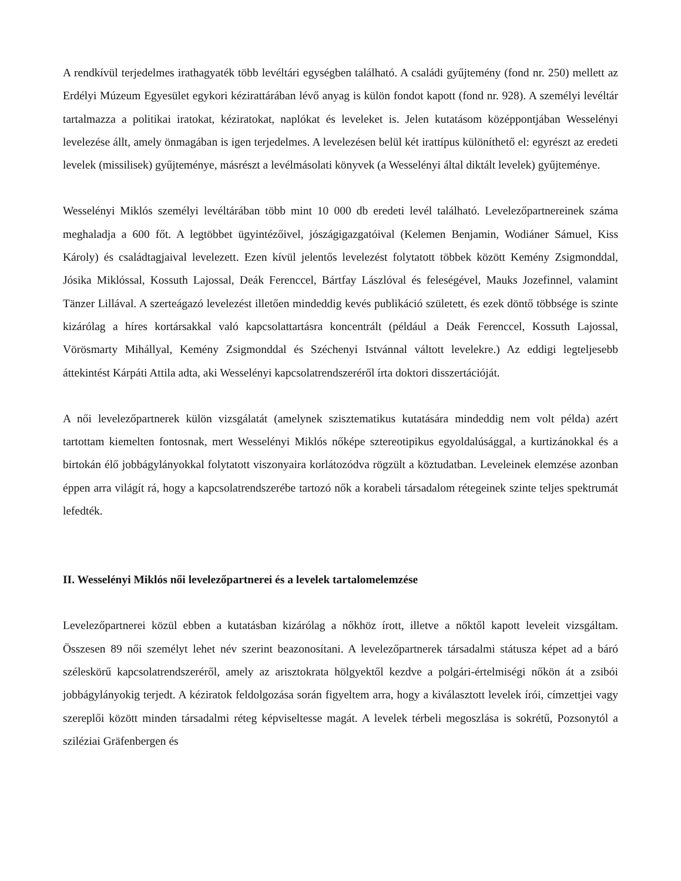A rendkívül terjedelmes irathagyaték több levéltári egységben található. A családi gyűjtemény (fond nr. 250) mellett az Erdélyi Múzeum Egyesület egykori kézirattárában lévő anyag is külön fondot kapott (fond nr. 928). A személyi levéltár tartalmazza a politikai iratokat, kéziratokat, naplókat és leveleket is. Jelen kutatásom középpontjában Wesselényi levelezése állt, amely önmagában is igen terjedelmes. A levelezésen belül két irattípus különíthető el: egyrészt az eredeti levelek (missilisek) gyűjteménye, másrészt a levélmásolati könyvek (a Wesselényi által diktált levelek) gyűjteménye.
Wesselényi Miklós személyi levéltárában több mint 10 000 db eredeti levél található. Levelezőpartnereinek száma meghaladja a 600 főt. A legtöbbet ügyintézőivel, jószágigazgatóival (Kelemen Benjamin, Wodiáner Sámuel, Kiss Károly) és családtagjaival levelezett. Ezen kívül jelentős levelezést folytatott többek között Kemény Zsigmonddal, Jósika Miklóssal, Kossuth Lajossal, Deák Ferenccel, Bártfay Lászlóval és feleségével, Mauks Jozefinnel, valamint Tänzer Lillával. A szerteágazó levelezést illetően mindeddig kevés publikáció született, és ezek döntő többsége is szinte kizárólag a híres kortársakkal való kapcsolattartásra koncentrált (például a Deák Ferenccel, Kossuth Lajossal, Vörösmarty Mihállyal, Kemény Zsigmonddal és Széchenyi Istvánnal váltott levelekre.) Az eddigi legteljesebb áttekintést Kárpáti Attila adta, aki Wesselényi kapcsolatrendszeréről írta doktori disszertációját.
A női levelezőpartnerek külön vizsgálatát (amelynek szisztematikus kutatására mindeddig nem volt példa) azért tartottam kiemelten fontosnak, mert Wesselényi Miklós nőképe sztereotipikus egyoldalúsággal, a kurtizánokkal és a birtokán élő jobbágylányokkal folytatott viszonyaira korlátozódva rögzült a köztudatban. Leveleinek elemzése azonban éppen arra világít rá, hogy a kapcsolatrendszerébe tartozó nők a korabeli társadalom rétegeinek szinte teljes spektrumát lefedték.
II. Wesselényi Miklós női levelezőpartnerei és a levelek tartalomelemzése
Levelezőpartnerei közül ebben a kutatásban kizárólag a nőkhöz írott, illetve a nőktől kapott leveleit vizsgáltam. Összesen 89 női személyt lehet név szerint beazonosítani. A levelezőpartnerek társadalmi státusza képet ad a báró széleskörű kapcsolatrendszeréről, amely az arisztokrata hölgyektől kezdve a polgári-értelmiségi nőkön át a zsibói jobbágylányokig terjedt. A kéziratok feldolgozása során figyeltem arra, hogy a kiválasztott levelek írói, címzettjei vagy szereplői között minden társadalmi réteg képviseltesse magát. A levelek térbeli megoszlása is sokrétű, Pozsonytól a sziléziai Gräfenbergen és